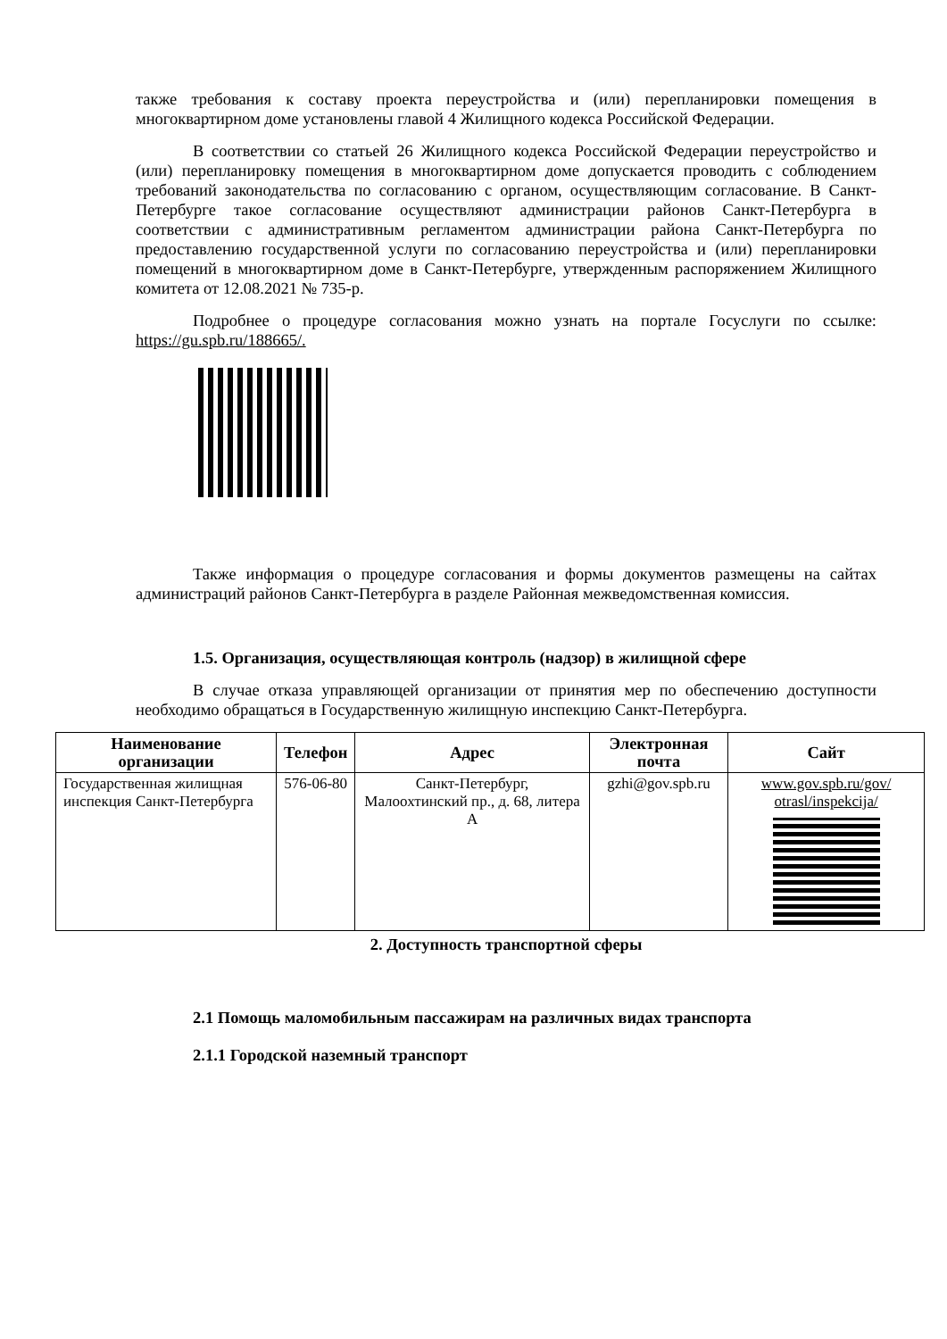также требования к составу проекта переустройства и (или) перепланировки помещения в многоквартирном доме установлены главой 4 Жилищного кодекса Российской Федерации.
В соответствии со статьей 26 Жилищного кодекса Российской Федерации переустройство и (или) перепланировку помещения в многоквартирном доме допускается проводить с соблюдением требований законодательства по согласованию с органом, осуществляющим согласование. В Санкт-Петербурге такое согласование осуществляют администрации районов Санкт-Петербурга в соответствии с административным регламентом администрации района Санкт-Петербурга по предоставлению государственной услуги по согласованию переустройства и (или) перепланировки помещений в многоквартирном доме в Санкт-Петербурге, утвержденным распоряжением Жилищного комитета от 12.08.2021 № 735-р.
Подробнее о процедуре согласования можно узнать на портале Госуслуги по ссылке: https://gu.spb.ru/188665/.
Также информация о процедуре согласования и формы документов размещены на сайтах администраций районов Санкт-Петербурга в разделе Районная межведомственная комиссия.
1.5. Организация, осуществляющая контроль (надзор) в жилищной сфере
В случае отказа управляющей организации от принятия мер по обеспечению доступности необходимо обращаться в Государственную жилищную инспекцию Санкт-Петербурга.
| Наименование организации | Телефон | Адрес | Электронная почта | Сайт |
| --- | --- | --- | --- | --- |
| Государственная жилищная инспекция Санкт-Петербурга | 576-06-80 | Санкт-Петербург, Малоохтинский пр., д. 68, литера А | gzhi@gov.spb.ru | www.gov.spb.ru/gov/ otrasl/inspekcija/ |
2. Доступность транспортной сферы
2.1 Помощь маломобильным пассажирам на различных видах транспорта
2.1.1 Городской наземный транспорт